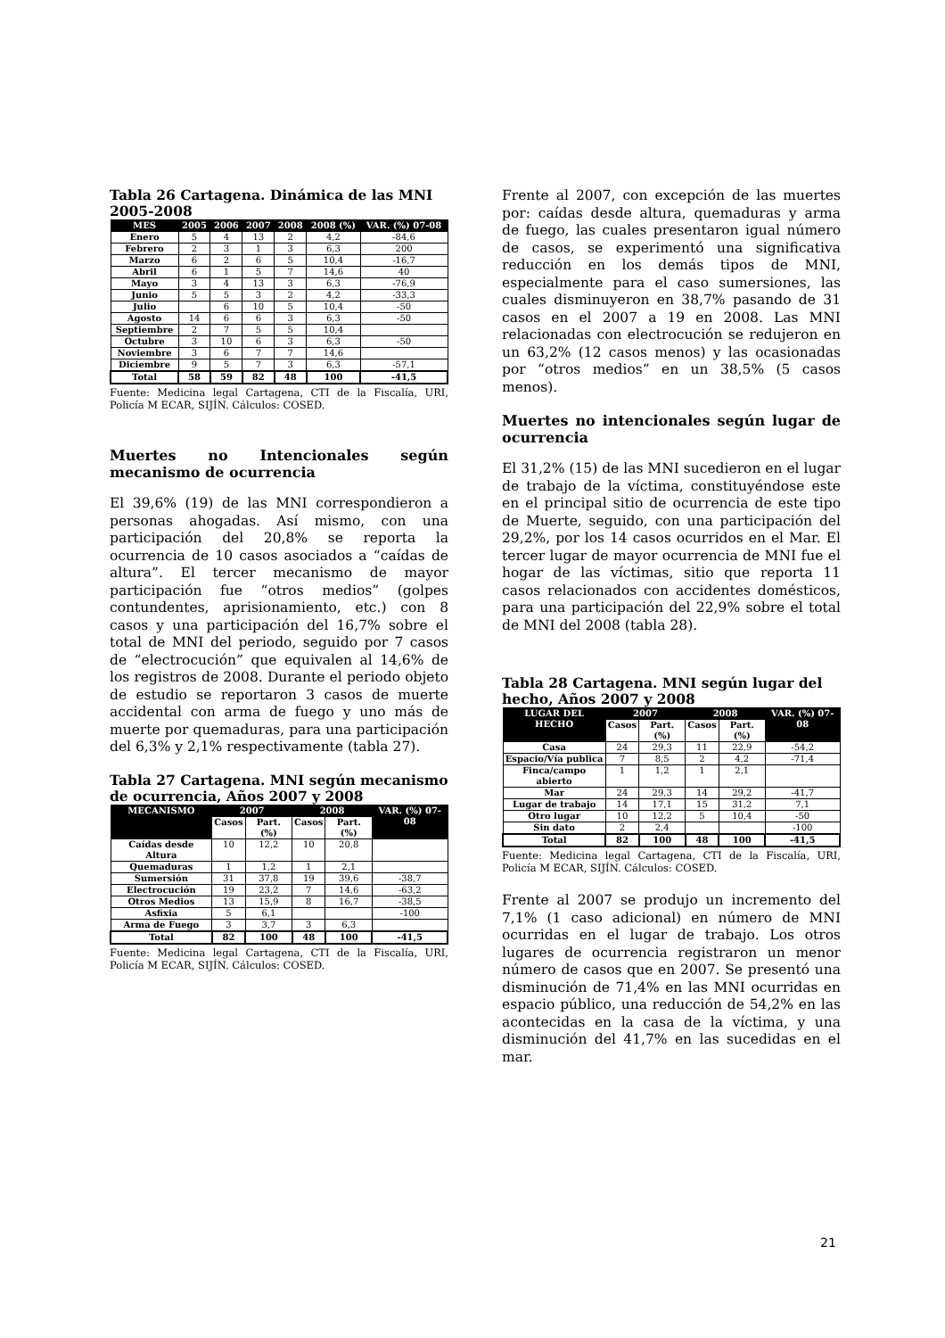Tabla 26 Cartagena. Dinámica de las MNI 2005-2008
| MES | 2005 | 2006 | 2007 | 2008 | 2008 (%) | VAR. (%) 07-08 |
| --- | --- | --- | --- | --- | --- | --- |
| Enero | 5 | 4 | 13 | 2 | 4,2 | -84,6 |
| Febrero | 2 | 3 | 1 | 3 | 6,3 | 200 |
| Marzo | 6 | 2 | 6 | 5 | 10,4 | -16,7 |
| Abril | 6 | 1 | 5 | 7 | 14,6 | 40 |
| Mayo | 3 | 4 | 13 | 3 | 6,3 | -76,9 |
| Junio | 5 | 5 | 3 | 2 | 4,2 | -33,3 |
| Julio | | 6 | 10 | 5 | 10,4 | -50 |
| Agosto | 14 | 6 | 6 | 3 | 6,3 | -50 |
| Septiembre | 2 | 7 | 5 | 5 | 10,4 | |
| Octubre | 3 | 10 | 6 | 3 | 6,3 | -50 |
| Noviembre | 3 | 6 | 7 | 7 | 14,6 | |
| Diciembre | 9 | 5 | 7 | 3 | 6,3 | -57,1 |
| Total | 58 | 59 | 82 | 48 | 100 | -41,5 |
Fuente: Medicina legal Cartagena, CTI de la Fiscalía, URI, Policía M ECAR, SIJÍN. Cálculos: COSED.
Muertes no Intencionales según mecanismo de ocurrencia
El 39,6% (19) de las MNI correspondieron a personas ahogadas. Así mismo, con una participación del 20,8% se reporta la ocurrencia de 10 casos asociados a “caídas de altura”. El tercer mecanismo de mayor participación fue “otros medios” (golpes contundentes, aprisionamiento, etc.) con 8 casos y una participación del 16,7% sobre el total de MNI del periodo, seguido por 7 casos de “electrocución” que equivalen al 14,6% de los registros de 2008. Durante el periodo objeto de estudio se reportaron 3 casos de muerte accidental con arma de fuego y uno más de muerte por quemaduras, para una participación del 6,3% y 2,1% respectivamente (tabla 27).
Tabla 27 Cartagena. MNI según mecanismo de ocurrencia, Años 2007 y 2008
| MECANISMO | 2007 | | 2008 | | VAR. (%) 07-08 |
| --- | --- | --- | --- | --- | --- |
| | Casos | Part. (%) | Casos | Part. (%) | |
| Caídas desde Altura | 10 | 12,2 | 10 | 20,8 | |
| Quemaduras | 1 | 1,2 | 1 | 2,1 | |
| Sumersión | 31 | 37,8 | 19 | 39,6 | -38,7 |
| Electrocución | 19 | 23,2 | 7 | 14,6 | -63,2 |
| Otros Medios | 13 | 15,9 | 8 | 16,7 | -38,5 |
| Asfixia | 5 | 6,1 | | | -100 |
| Arma de Fuego | 3 | 3,7 | 3 | 6,3 | |
| Total | 82 | 100 | 48 | 100 | -41,5 |
Fuente: Medicina legal Cartagena, CTI de la Fiscalía, URI, Policía M ECAR, SIJÍN. Cálculos: COSED.
Frente al 2007, con excepción de las muertes por: caídas desde altura, quemaduras y arma de fuego, las cuales presentaron igual número de casos, se experimentó una significativa reducción en los demás tipos de MNI, especialmente para el caso sumersiones, las cuales disminuyeron en 38,7% pasando de 31 casos en el 2007 a 19 en 2008. Las MNI relacionadas con electrocución se redujeron en un 63,2% (12 casos menos) y las ocasionadas por “otros medios” en un 38,5% (5 casos menos).
Muertes no intencionales según lugar de ocurrencia
El 31,2% (15) de las MNI sucedieron en el lugar de trabajo de la víctima, constituyéndose este en el principal sitio de ocurrencia de este tipo de Muerte, seguido, con una participación del 29,2%, por los 14 casos ocurridos en el Mar. El tercer lugar de mayor ocurrencia de MNI fue el hogar de las víctimas, sitio que reporta 11 casos relacionados con accidentes domésticos, para una participación del 22,9% sobre el total de MNI del 2008 (tabla 28).
Tabla 28 Cartagena. MNI según lugar del hecho, Años 2007 y 2008
| LUGAR DEL HECHO | 2007 | | 2008 | | VAR. (%) 07-08 |
| --- | --- | --- | --- | --- | --- |
| | Casos | Part. (%) | Casos | Part. (%) | |
| Casa | 24 | 29,3 | 11 | 22,9 | -54,2 |
| Espacio/Vía publica | 7 | 8,5 | 2 | 4,2 | -71,4 |
| Finca/campo abierto | 1 | 1,2 | 1 | 2,1 | |
| Mar | 24 | 29,3 | 14 | 29,2 | -41,7 |
| Lugar de trabajo | 14 | 17,1 | 15 | 31,2 | 7,1 |
| Otro lugar | 10 | 12,2 | 5 | 10,4 | -50 |
| Sin dato | 2 | 2,4 | | | -100 |
| Total | 82 | 100 | 48 | 100 | -41,5 |
Fuente: Medicina legal Cartagena, CTI de la Fiscalía, URI, Policía M ECAR, SIJÍN. Cálculos: COSED.
Frente al 2007 se produjo un incremento del 7,1% (1 caso adicional) en número de MNI ocurridas en el lugar de trabajo. Los otros lugares de ocurrencia registraron un menor número de casos que en 2007. Se presentó una disminución de 71,4% en las MNI ocurridas en espacio público, una reducción de 54,2% en las acontecidas en la casa de la víctima, y una disminución del 41,7% en las sucedidas en el mar.
21